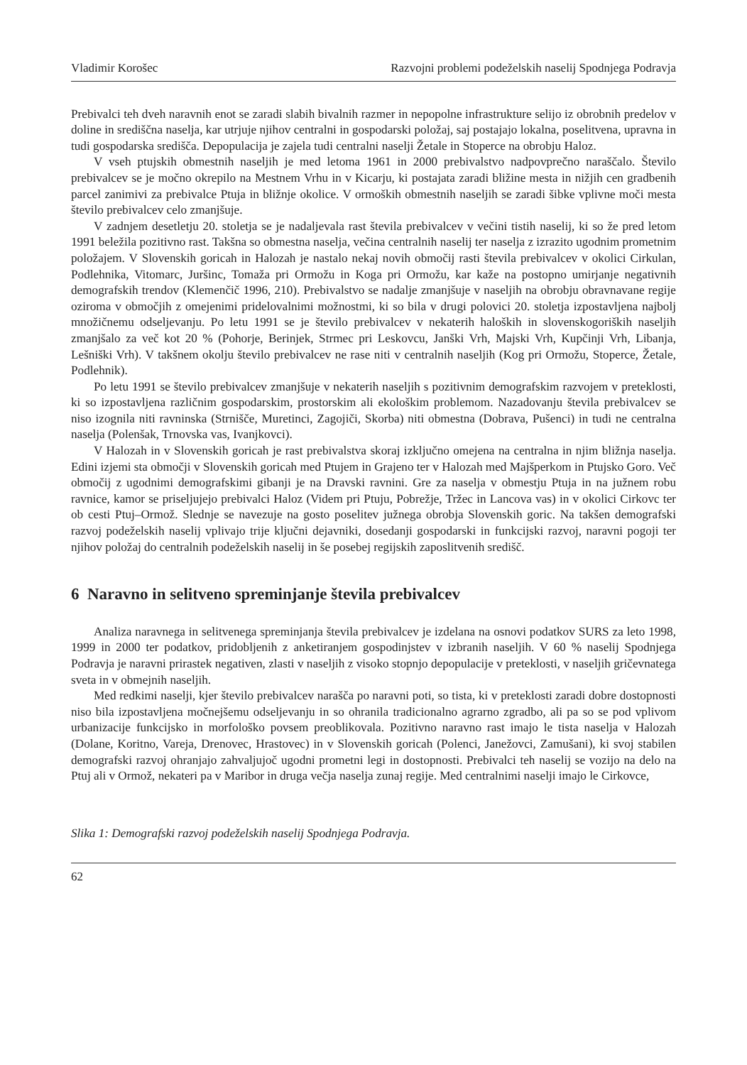Vladimir Korošec Razvojni problemi podeželskih naselij Spodnjega Podravja
Prebivalci teh dveh naravnih enot se zaradi slabih bivalnih razmer in nepopolne infrastrukture selijo iz obrobnih predelov v doline in središčna naselja, kar utrjuje njihov centralni in gospodarski položaj, saj postajajo lokalna, poselitvena, upravna in tudi gospodarska središča. Depopulacija je zajela tudi centralni naselji Žetale in Stoperce na obrobju Haloz.
V vseh ptujskih obmestnih naseljih je med letoma 1961 in 2000 prebivalstvo nadpovprečno naraščalo. Število prebivalcev se je močno okrepilo na Mestnem Vrhu in v Kicarju, ki postajata zaradi bližine mesta in nižjih cen gradbenih parcel zanimivi za prebivalce Ptuja in bližnje okolice. V ormoških obmestnih naseljih se zaradi šibke vplivne moči mesta število prebivalcev celo zmanjšuje.
V zadnjem desetletju 20. stoletja se je nadaljevala rast števila prebivalcev v večini tistih naselij, ki so že pred letom 1991 beležila pozitivno rast. Takšna so obmestna naselja, večina centralnih naselij ter naselja z izrazito ugodnim prometnim položajem. V Slovenskih goricah in Halozah je nastalo nekaj novih območij rasti števila prebivalcev v okolici Cirkulan, Podlehnika, Vitomarc, Juršinc, Tomaža pri Ormožu in Koga pri Ormožu, kar kaže na postopno umirjanje negativnih demografskih trendov (Klemenčič 1996, 210). Prebivalstvo se nadalje zmanjšuje v naseljih na obrobju obravnavane regije oziroma v območjih z omejenimi pridelovalnimi možnostmi, ki so bila v drugi polovici 20. stoletja izpostavljena najbolj množičnemu odseljevanju. Po letu 1991 se je število prebivalcev v nekaterih haloških in slovenskogoriških naseljih zmanjšalo za več kot 20 % (Pohorje, Berinjek, Strmec pri Leskovcu, Janški Vrh, Majski Vrh, Kupčinji Vrh, Libanja, Lešniški Vrh). V takšnem okolju število prebivalcev ne rase niti v centralnih naseljih (Kog pri Ormožu, Stoperce, Žetale, Podlehnik).
Po letu 1991 se število prebivalcev zmanjšuje v nekaterih naseljih s pozitivnim demografskim razvojem v preteklosti, ki so izpostavljena različnim gospodarskim, prostorskim ali ekološkim problemom. Nazadovanju števila prebivalcev se niso izognila niti ravninska (Strnišče, Muretinci, Zagojiči, Skorba) niti obmestna (Dobrava, Pušenci) in tudi ne centralna naselja (Polenšak, Trnovska vas, Ivanjkovci).
V Halozah in v Slovenskih goricah je rast prebivalstva skoraj izključno omejena na centralna in njim bližnja naselja. Edini izjemi sta območji v Slovenskih goricah med Ptujem in Grajeno ter v Halozah med Majšperkom in Ptujsko Goro. Več območij z ugodnimi demografskimi gibanji je na Dravski ravnini. Gre za naselja v obmestju Ptuja in na južnem robu ravnice, kamor se priseljujejo prebivalci Haloz (Videm pri Ptuju, Pobrežje, Tržec in Lancova vas) in v okolici Cirkovc ter ob cesti Ptuj–Ormož. Slednje se navezuje na gosto poselitev južnega obrobja Slovenskih goric. Na takšen demografski razvoj podeželskih naselij vplivajo trije ključni dejavniki, dosedanji gospodarski in funkcijski razvoj, naravni pogoji ter njihov položaj do centralnih podeželskih naselij in še posebej regijskih zaposlitvenih središč.
6 Naravno in selitveno spreminjanje števila prebivalcev
Analiza naravnega in selitvenega spreminjanja števila prebivalcev je izdelana na osnovi podatkov SURS za leto 1998, 1999 in 2000 ter podatkov, pridobljenih z anketiranjem gospodinjstev v izbranih naseljih. V 60 % naselij Spodnjega Podravja je naravni prirastek negativen, zlasti v naseljih z visoko stopnjo depopulacije v preteklosti, v naseljih gričevnatega sveta in v obmejnih naseljih.
Med redkimi naselji, kjer število prebivalcev narašča po naravni poti, so tista, ki v preteklosti zaradi dobre dostopnosti niso bila izpostavljena močnejšemu odseljevanju in so ohranila tradicionalno agrarno zgradbo, ali pa so se pod vplivom urbanizacije funkcijsko in morfološko povsem preoblikovala. Pozitivno naravno rast imajo le tista naselja v Halozah (Dolane, Koritno, Vareja, Drenovec, Hrastovec) in v Slovenskih goricah (Polenci, Janežovci, Zamušani), ki svoj stabilen demografski razvoj ohranjajo zahvaljujoč ugodni prometni legi in dostopnosti. Prebivalci teh naselij se vozijo na delo na Ptuj ali v Ormož, nekateri pa v Maribor in druga večja naselja zunaj regije. Med centralnimi naselji imajo le Cirkovce,
Slika 1: Demografski razvoj podeželskih naselij Spodnjega Podravja.
62